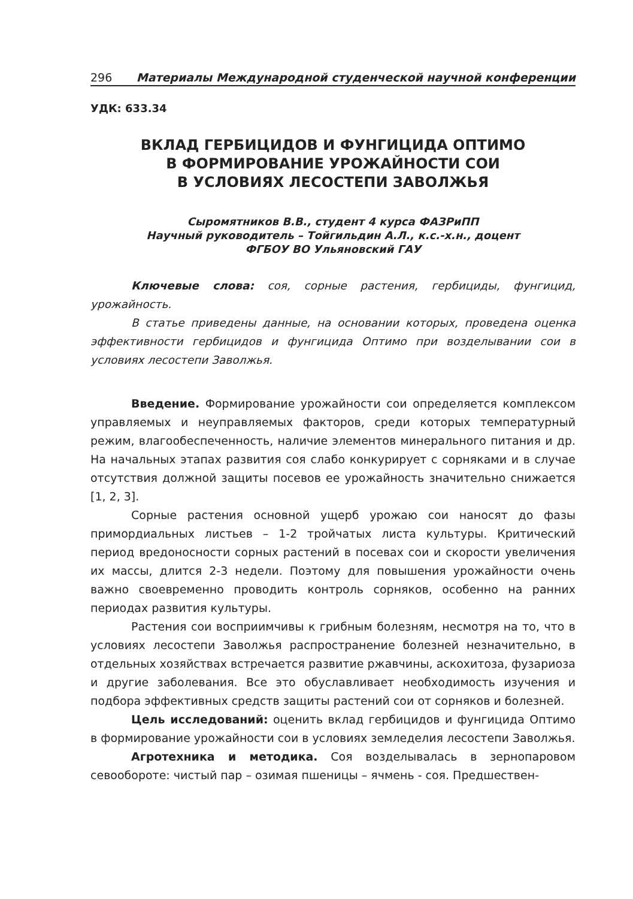296 Материалы Международной студенческой научной конференции
УДК: 633.34
ВКЛАД ГЕРБИЦИДОВ И ФУНГИЦИДА ОПТИМО
В ФОРМИРОВАНИЕ УРОЖАЙНОСТИ СОИ
В УСЛОВИЯХ ЛЕСОСТЕПИ ЗАВОЛЖЬЯ
Сыромятников В.В., студент 4 курса ФАЗРиПП
Научный руководитель – Тойгильдин А.Л., к.с.-х.н., доцент
ФГБОУ ВО Ульяновский ГАУ
Ключевые слова: соя, сорные растения, гербициды, фунгицид, урожайность.
В статье приведены данные, на основании которых, проведена оценка эффективности гербицидов и фунгицида Оптимо при возделывании сои в условиях лесостепи Заволжья.
Введение. Формирование урожайности сои определяется комплексом управляемых и неуправляемых факторов, среди которых температурный режим, влагообеспеченность, наличие элементов минерального питания и др. На начальных этапах развития соя слабо конкурирует с сорняками и в случае отсутствия должной защиты посевов ее урожайность значительно снижается [1, 2, 3].
Сорные растения основной ущерб урожаю сои наносят до фазы примордиальных листьев – 1-2 тройчатых листа культуры. Критический период вредоносности сорных растений в посевах сои и скорости увеличения их массы, длится 2-3 недели. Поэтому для повышения урожайности очень важно своевременно проводить контроль сорняков, особенно на ранних периодах развития культуры.
Растения сои восприимчивы к грибным болезням, несмотря на то, что в условиях лесостепи Заволжья распространение болезней незначительно, в отдельных хозяйствах встречается развитие ржавчины, аскохитоза, фузариоза и другие заболевания. Все это обуславливает необходимость изучения и подбора эффективных средств защиты растений сои от сорняков и болезней.
Цель исследований: оценить вклад гербицидов и фунгицида Оптимо в формирование урожайности сои в условиях земледелия лесостепи Заволжья.
Агротехника и методика. Соя возделывалась в зернопаровом севообороте: чистый пар – озимая пшеницы – ячмень - соя. Предшествен-